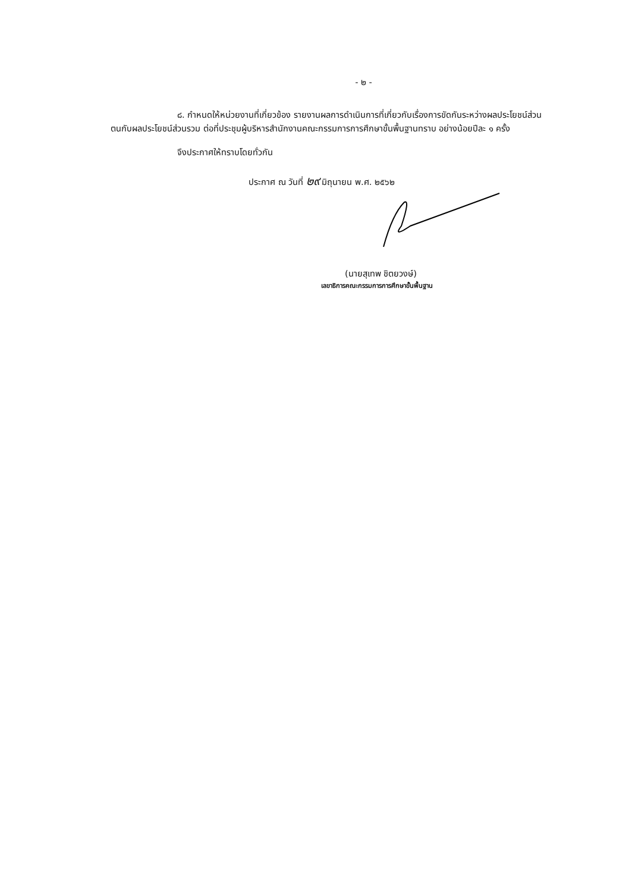- ๒ -
๘. กำหนดให้หน่วยงานที่เกี่ยวข้อง รายงานผลการดำเนินการที่เกี่ยวกับเรื่องการขัดกันระหว่างผลประโยชน์ส่วนตนกับผลประโยชน์ส่วนรวม ต่อที่ประชุมผู้บริหารสำนักงานคณะกรรมการการศึกษาขั้นพื้นฐานทราบ อย่างน้อยปีละ ๑ ครั้ง
จึงประกาศให้ทราบโดยทั่วกัน
ประกาศ ณ วันที่ ๒๙ มิถุนายน พ.ศ. ๒๕๖๒
(นายสุเทพ ชิตยวงษ์)
เลขาธิการคณะกรรมการการศึกษาขั้นพื้นฐาน